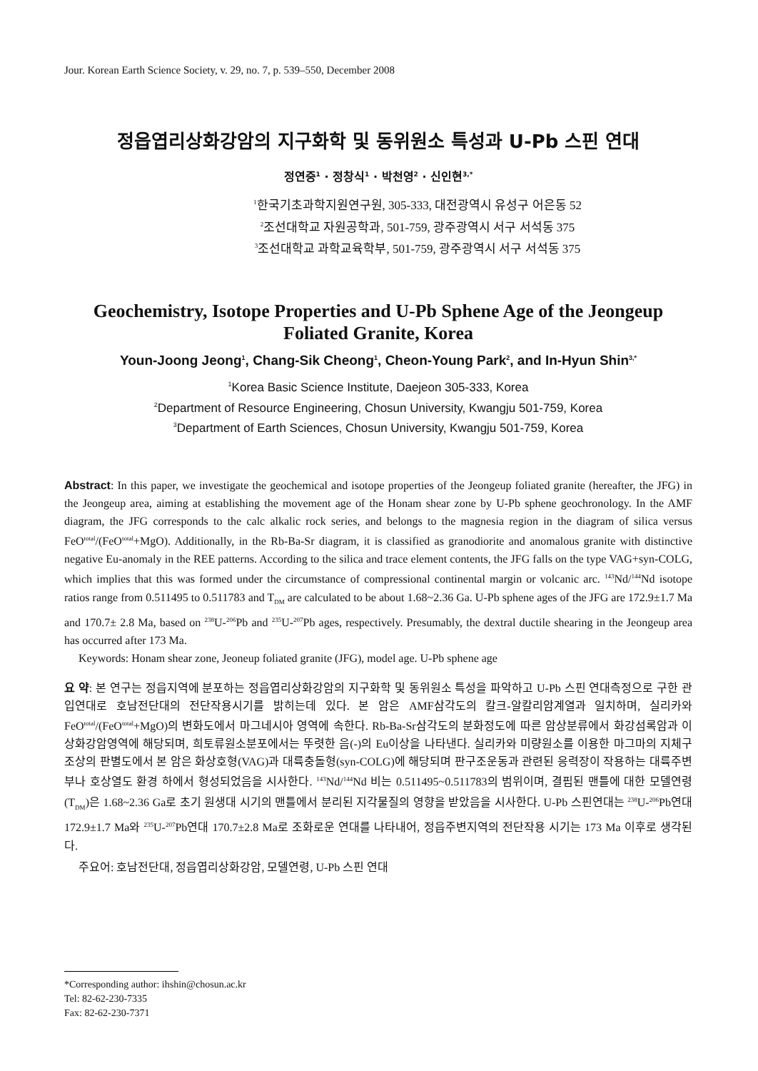Jour. Korean Earth Science Society, v. 29, no. 7, p. 539–550, December 2008
정읍엽리상화강암의 지구화학 및 동위원소 특성과 U-Pb 스핀 연대
정연중<sup>1</sup> · 정창식<sup>1</sup> · 박천영<sup>2</sup> · 신인현<sup>3,*</sup>
<sup>1</sup> 한국기초과학지원연구원, 305-333, 대전광역시 유성구 어은동 52
<sup>2</sup> 조선대학교 자원공학과, 501-759, 광주광역시 서구 서석동 375
<sup>3</sup> 조선대학교 과학교육학부, 501-759, 광주광역시 서구 서석동 375
Geochemistry, Isotope Properties and U-Pb Sphene Age of the Jeongeup Foliated Granite, Korea
Youn-Joong Jeong<sup>1</sup>, Chang-Sik Cheong<sup>1</sup>, Cheon-Young Park<sup>2</sup>, and In-Hyun Shin<sup>3,*</sup>
<sup>1</sup> Korea Basic Science Institute, Daejeon 305-333, Korea
<sup>2</sup> Department of Resource Engineering, Chosun University, Kwangju 501-759, Korea
<sup>3</sup> Department of Earth Sciences, Chosun University, Kwangju 501-759, Korea
Abstract: In this paper, we investigate the geochemical and isotope properties of the Jeongeup foliated granite (hereafter, the JFG) in the Jeongeup area, aiming at establishing the movement age of the Honam shear zone by U-Pb sphene geochronology. In the AMF diagram, the JFG corresponds to the calc alkalic rock series, and belongs to the magnesia region in the diagram of silica versus FeO<sup>total</sup>/(FeO<sup>total</sup>+MgO). Additionally, in the Rb-Ba-Sr diagram, it is classified as granodiorite and anomalous granite with distinctive negative Eu-anomaly in the REE patterns. According to the silica and trace element contents, the JFG falls on the type VAG+syn-COLG, which implies that this was formed under the circumstance of compressional continental margin or volcanic arc. <sup>143</sup>Nd/<sup>144</sup>Nd isotope ratios range from 0.511495 to 0.511783 and T<sub>DM</sub> are calculated to be about 1.68~2.36 Ga. U-Pb sphene ages of the JFG are 172.9±1.7 Ma and 170.7± 2.8 Ma, based on <sup>238</sup>U-<sup>206</sup>Pb and <sup>235</sup>U-<sup>207</sup>Pb ages, respectively. Presumably, the dextral ductile shearing in the Jeongeup area has occurred after 173 Ma.
Keywords: Honam shear zone, Jeoneup foliated granite (JFG), model age. U-Pb sphene age
요 약: 본 연구는 정읍지역에 분포하는 정읍엽리상화강암의 지구화학 및 동위원소 특성을 파악하고 U-Pb 스핀 연대측정으로 구한 관입연대로 호남전단대의 전단작용시기를 밝히는데 있다. 본 암은 AMF삼각도의 칼크-알칼리암계열과 일치하며, 실리카와 FeO<sup>total</sup>/(FeO<sup>total</sup>+MgO)의 변화도에서 마그네시아 영역에 속한다. Rb-Ba-Sr삼각도의 분화정도에 따른 암상분류에서 화강섬록암과 이상화강암영역에 해당되며, 희토류원소분포에서는 뚜렷한 음(-)의 Eu이상을 나타낸다. 실리카와 미량원소를 이용한 마그마의 지체구조상의 판별도에서 본 암은 화상호형(VAG)과 대륙충돌형(syn-COLG)에 해당되며 판구조운동과 관련된 응력장이 작용하는 대륙주변부나 호상열도 환경 하에서 형성되었음을 시사한다. <sup>143</sup>Nd/<sup>144</sup>Nd 비는 0.511495~0.511783의 범위이며, 결핍된 맨틀에 대한 모델연령(T<sub>DM</sub>)은 1.68~2.36 Ga로 초기 원생대 시기의 맨틀에서 분리된 지각물질의 영향을 받았음을 시사한다. U-Pb 스핀연대는 <sup>238</sup>U-<sup>206</sup>Pb연대 172.9±1.7 Ma와 <sup>235</sup>U-<sup>207</sup>Pb연대 170.7±2.8 Ma로 조화로운 연대를 나타내어, 정읍주변지역의 전단작용 시기는 173 Ma 이후로 생각된다.
주요어: 호남전단대, 정읍엽리상화강암, 모델연령, U-Pb 스핀 연대
*Corresponding author: ihshin@chosun.ac.kr
Tel: 82-62-230-7335
Fax: 82-62-230-7371